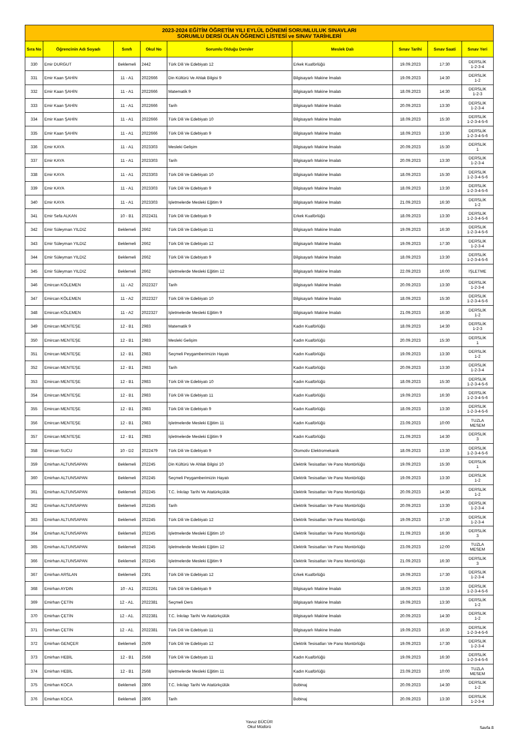| 2023-2024 EĞİTİM ÖĞRETİM YILI EYLÜL DÖNEMİ SORUMLULUK SINAVLARI SORUMLU DERSİ OLAN ÖĞRENCİ LİSTESİ ve SINAV TARİHLERİ | | | | | | | | |
| Sıra No | Öğrencinin Adı Soyadı | Sınıfı | Okul No | Sorumlu Olduğu Dersler | Meslek Dalı | Sınav Tarihi | Sınav Saati | Sınav Yeri |
| 330 | Emir DURGUT | Beklemeli | 2442 | Türk Dili Ve Edebiyatı 12 | Erkek Kuaförlüğü | 19.09.2023 | 17:30 | DERSLİK 1-2-3-4 |
| 331 | Emir Kaan ŞAHİN | 11 - A1 | 2022666 | Din Kültürü Ve Ahlak Bilgisi 9 | Bilgisayarlı Makine İmalatı | 19.09.2023 | 14:30 | DERSLİK 1-2 |
| 332 | Emir Kaan ŞAHİN | 11 - A1 | 2022666 | Matematik 9 | Bilgisayarlı Makine İmalatı | 18.09.2023 | 14:30 | DERSLİK 1-2-3 |
| 333 | Emir Kaan ŞAHİN | 11 - A1 | 2022666 | Tarih | Bilgisayarlı Makine İmalatı | 20.09.2023 | 13:30 | DERSLİK 1-2-3-4 |
| 334 | Emir Kaan ŞAHİN | 11 - A1 | 2022666 | Türk Dili Ve Edebiyatı 10 | Bilgisayarlı Makine İmalatı | 18.09.2023 | 15:30 | DERSLİK 1-2-3-4-5-6 |
| 335 | Emir Kaan ŞAHİN | 11 - A1 | 2022666 | Türk Dili Ve Edebiyatı 9 | Bilgisayarlı Makine İmalatı | 18.09.2023 | 13:30 | DERSLİK 1-2-3-4-5-6 |
| 336 | Emir KAYA | 11 - A1 | 2023303 | Mesleki Gelişim | Bilgisayarlı Makine İmalatı | 20.09.2023 | 15:30 | DERSLİK 1 |
| 337 | Emir KAYA | 11 - A1 | 2023303 | Tarih | Bilgisayarlı Makine İmalatı | 20.09.2023 | 13:30 | DERSLİK 1-2-3-4 |
| 338 | Emir KAYA | 11 - A1 | 2023303 | Türk Dili Ve Edebiyatı 10 | Bilgisayarlı Makine İmalatı | 18.09.2023 | 15:30 | DERSLİK 1-2-3-4-5-6 |
| 339 | Emir KAYA | 11 - A1 | 2023303 | Türk Dili Ve Edebiyatı 9 | Bilgisayarlı Makine İmalatı | 18.09.2023 | 13:30 | DERSLİK 1-2-3-4-5-6 |
| 340 | Emir KAYA | 11 - A1 | 2023303 | İşletmelerde Mesleki Eğitim 9 | Bilgisayarlı Makine İmalatı | 21.09.2023 | 16:30 | DERSLİK 1-2 |
| 341 | Emir Sefa ALKAN | 10 - B1 | 2022431 | Türk Dili Ve Edebiyatı 9 | Erkek Kuaförlüğü | 18.09.2023 | 13:30 | DERSLİK 1-2-3-4-5-6 |
| 342 | Emir Süleyman YILDIZ | Beklemeli | 2662 | Türk Dili Ve Edebiyatı 11 | Bilgisayarlı Makine İmalatı | 19.09.2023 | 16:30 | DERSLİK 1-2-3-4-5-6 |
| 343 | Emir Süleyman YILDIZ | Beklemeli | 2662 | Türk Dili Ve Edebiyatı 12 | Bilgisayarlı Makine İmalatı | 19.09.2023 | 17:30 | DERSLİK 1-2-3-4 |
| 344 | Emir Süleyman YILDIZ | Beklemeli | 2662 | Türk Dili Ve Edebiyatı 9 | Bilgisayarlı Makine İmalatı | 18.09.2023 | 13:30 | DERSLİK 1-2-3-4-5-6 |
| 345 | Emir Süleyman YILDIZ | Beklemeli | 2662 | İşletmelerde Mesleki Eğitim 12 | Bilgisayarlı Makine İmalatı | 22.09.2023 | 16:00 | İŞLETME |
| 346 | Emircan KÖLEMEN | 11 - A2 | 2022327 | Tarih | Bilgisayarlı Makine İmalatı | 20.09.2023 | 13:30 | DERSLİK 1-2-3-4 |
| 347 | Emircan KÖLEMEN | 11 - A2 | 2022327 | Türk Dili Ve Edebiyatı 10 | Bilgisayarlı Makine İmalatı | 18.09.2023 | 15:30 | DERSLİK 1-2-3-4-5-6 |
| 348 | Emircan KÖLEMEN | 11 - A2 | 2022327 | İşletmelerde Mesleki Eğitim 9 | Bilgisayarlı Makine İmalatı | 21.09.2023 | 16:30 | DERSLİK 1-2 |
| 349 | Emircan MENTEŞE | 12 - B1 | 2983 | Matematik 9 | Kadın Kuaförlüğü | 18.09.2023 | 14:30 | DERSLİK 1-2-3 |
| 350 | Emircan MENTEŞE | 12 - B1 | 2983 | Mesleki Gelişim | Kadın Kuaförlüğü | 20.09.2023 | 15:30 | DERSLİK 1 |
| 351 | Emircan MENTEŞE | 12 - B1 | 2983 | Seçmeli Peygamberimizin Hayatı | Kadın Kuaförlüğü | 19.09.2023 | 13:30 | DERSLİK 1-2 |
| 352 | Emircan MENTEŞE | 12 - B1 | 2983 | Tarih | Kadın Kuaförlüğü | 20.09.2023 | 13:30 | DERSLİK 1-2-3-4 |
| 353 | Emircan MENTEŞE | 12 - B1 | 2983 | Türk Dili Ve Edebiyatı 10 | Kadın Kuaförlüğü | 18.09.2023 | 15:30 | DERSLİK 1-2-3-4-5-6 |
| 354 | Emircan MENTEŞE | 12 - B1 | 2983 | Türk Dili Ve Edebiyatı 11 | Kadın Kuaförlüğü | 19.09.2023 | 16:30 | DERSLİK 1-2-3-4-5-6 |
| 355 | Emircan MENTEŞE | 12 - B1 | 2983 | Türk Dili Ve Edebiyatı 9 | Kadın Kuaförlüğü | 18.09.2023 | 13:30 | DERSLİK 1-2-3-4-5-6 |
| 356 | Emircan MENTEŞE | 12 - B1 | 2983 | İşletmelerde Mesleki Eğitim 11 | Kadın Kuaförlüğü | 23.09.2023 | 10:00 | TUZLA MESEM |
| 357 | Emircan MENTEŞE | 12 - B1 | 2983 | İşletmelerde Mesleki Eğitim 9 | Kadın Kuaförlüğü | 21.09.2023 | 14:30 | DERSLİK 3 |
| 358 | Emircan SUCU | 10 - D2 | 2022479 | Türk Dili Ve Edebiyatı 9 | Otomotiv Elektromekanik | 18.09.2023 | 13:30 | DERSLİK 1-2-3-4-5-6 |
| 359 | Emirhan ALTUNSAPAN | Beklemeli | 202245 | Din Kültürü Ve Ahlak Bilgisi 10 | Elektrik Tesisatları Ve Pano Montörlüğü | 19.09.2023 | 15:30 | DERSLİK 1 |
| 360 | Emirhan ALTUNSAPAN | Beklemeli | 202245 | Seçmeli Peygamberimizin Hayatı | Elektrik Tesisatları Ve Pano Montörlüğü | 19.09.2023 | 13:30 | DERSLİK 1-2 |
| 361 | Emirhan ALTUNSAPAN | Beklemeli | 202245 | T.C. İnkılap Tarihi Ve Atatürkçülük | Elektrik Tesisatları Ve Pano Montörlüğü | 20.09.2023 | 14:30 | DERSLİK 1-2 |
| 362 | Emirhan ALTUNSAPAN | Beklemeli | 202245 | Tarih | Elektrik Tesisatları Ve Pano Montörlüğü | 20.09.2023 | 13:30 | DERSLİK 1-2-3-4 |
| 363 | Emirhan ALTUNSAPAN | Beklemeli | 202245 | Türk Dili Ve Edebiyatı 12 | Elektrik Tesisatları Ve Pano Montörlüğü | 19.09.2023 | 17:30 | DERSLİK 1-2-3-4 |
| 364 | Emirhan ALTUNSAPAN | Beklemeli | 202245 | İşletmelerde Mesleki Eğitim 10 | Elektrik Tesisatları Ve Pano Montörlüğü | 21.09.2023 | 16:30 | DERSLİK 3 |
| 365 | Emirhan ALTUNSAPAN | Beklemeli | 202245 | İşletmelerde Mesleki Eğitim 12 | Elektrik Tesisatları Ve Pano Montörlüğü | 23.09.2023 | 12:00 | TUZLA MESEM |
| 366 | Emirhan ALTUNSAPAN | Beklemeli | 202245 | İşletmelerde Mesleki Eğitim 9 | Elektrik Tesisatları Ve Pano Montörlüğü | 21.09.2023 | 16:30 | DERSLİK 3 |
| 367 | Emirhan ARSLAN | Beklemeli | 2301 | Türk Dili Ve Edebiyatı 12 | Erkek Kuaförlüğü | 19.09.2023 | 17:30 | DERSLİK 1-2-3-4 |
| 368 | Emirhan AYDIN | 10 - A1 | 2022261 | Türk Dili Ve Edebiyatı 9 | Bilgisayarlı Makine İmalatı | 18.09.2023 | 13:30 | DERSLİK 1-2-3-4-5-6 |
| 369 | Emirhan ÇETİN | 12 - A1. | 2022381 | Seçmeli Ders | Bilgisayarlı Makine İmalatı | 19.09.2023 | 13:30 | DERSLİK 1-2 |
| 370 | Emirhan ÇETİN | 12 - A1. | 2022381 | T.C. İnkılap Tarihi Ve Atatürkçülük | Bilgisayarlı Makine İmalatı | 20.09.2023 | 14:30 | DERSLİK 1-2 |
| 371 | Emirhan ÇETİN | 12 - A1. | 2022381 | Türk Dili Ve Edebiyatı 11 | Bilgisayarlı Makine İmalatı | 19.09.2023 | 16:30 | DERSLİK 1-2-3-4-5-6 |
| 372 | Emirhan GENÇER | Beklemeli | 2509 | Türk Dili Ve Edebiyatı 12 | Elektrik Tesisatları Ve Pano Montörlüğü | 19.09.2023 | 17:30 | DERSLİK 1-2-3-4 |
| 373 | Emirhan HEBİL | 12 - B1 | 2568 | Türk Dili Ve Edebiyatı 11 | Kadın Kuaförlüğü | 19.09.2023 | 16:30 | DERSLİK 1-2-3-4-5-6 |
| 374 | Emirhan HEBİL | 12 - B1 | 2568 | İşletmelerde Mesleki Eğitim 11 | Kadın Kuaförlüğü | 23.09.2023 | 10:00 | TUZLA MESEM |
| 375 | Emirhan KOCA | Beklemeli | 2806 | T.C. İnkılap Tarihi Ve Atatürkçülük | Bobinaj | 20.09.2023 | 14:30 | DERSLİK 1-2 |
| 376 | Emirhan KOCA | Beklemeli | 2806 | Tarih | Bobinaj | 20.09.2023 | 13:30 | DERSLİK 1-2-3-4 |
Yavuz BÜCÜR
Okul Müdürü Sayfa 8